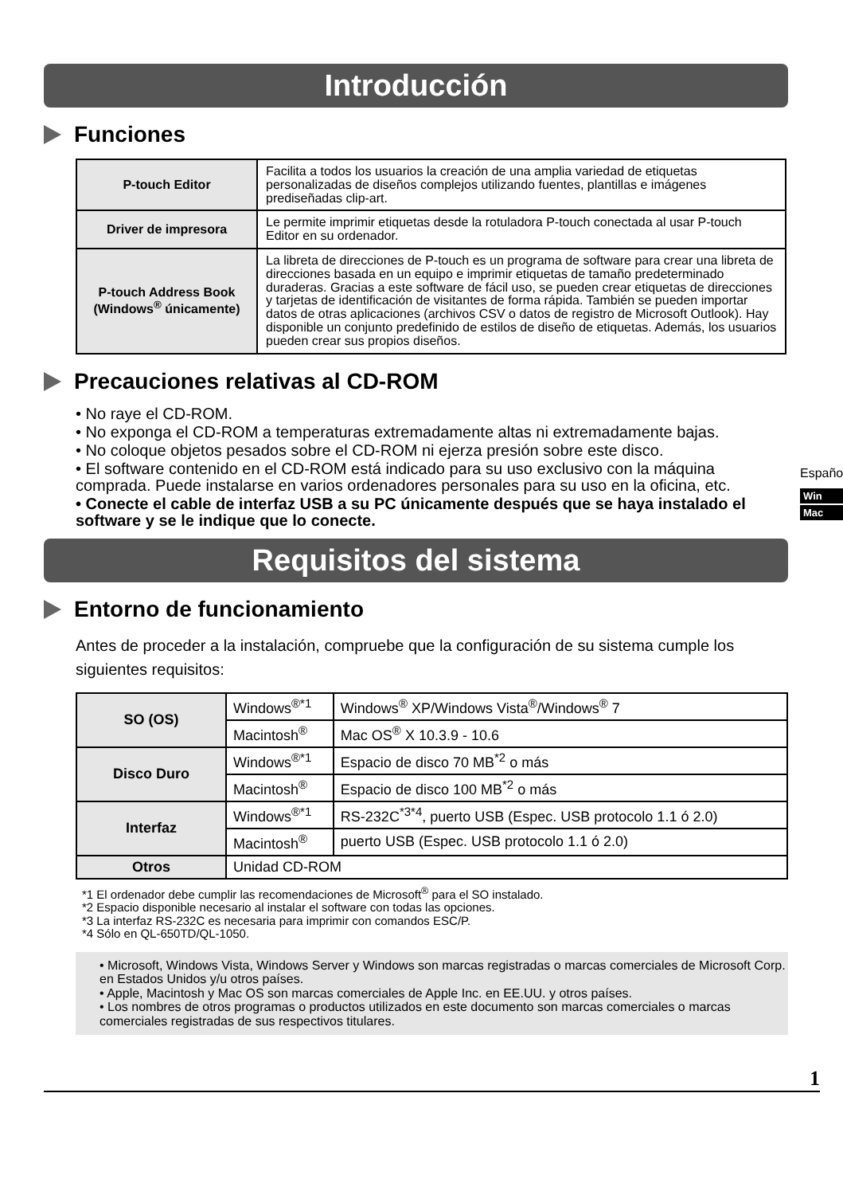Introducción
Funciones
| P-touch Editor | Facilita a todos los usuarios la creación de una amplia variedad de etiquetas personalizadas de diseños complejos utilizando fuentes, plantillas e imágenes prediseñadas clip-art. |
| Driver de impresora | Le permite imprimir etiquetas desde la rotuladora P-touch conectada al usar P-touch Editor en su ordenador. |
| P-touch Address Book (Windows<sup>®</sup> únicamente) | La libreta de direcciones de P-touch es un programa de software para crear una libreta de direcciones basada en un equipo e imprimir etiquetas de tamaño predeterminado duraderas. Gracias a este software de fácil uso, se pueden crear etiquetas de direcciones y tarjetas de identificación de visitantes de forma rápida. También se pueden importar datos de otras aplicaciones (archivos CSV o datos de registro de Microsoft Outlook). Hay disponible un conjunto predefinido de estilos de diseño de etiquetas. Además, los usuarios pueden crear sus propios diseños. |
Precauciones relativas al CD-ROM
• No raye el CD-ROM.
• No exponga el CD-ROM a temperaturas extremadamente altas ni extremadamente bajas.
• No coloque objetos pesados sobre el CD-ROM ni ejerza presión sobre este disco.
• El software contenido en el CD-ROM está indicado para su uso exclusivo con la máquina comprada. Puede instalarse en varios ordenadores personales para su uso en la oficina, etc.
• Conecte el cable de interfaz USB a su PC únicamente después que se haya instalado el software y se le indique que lo conecte.
Requisitos del sistema
Entorno de funcionamiento
Antes de proceder a la instalación, compruebe que la configuración de su sistema cumple los siguientes requisitos:
| SO (OS) | Windows<sup>®*1</sup> | Windows<sup>®</sup> XP/Windows Vista<sup>®</sup>/Windows<sup>®</sup> 7 |
| | Macintosh<sup>®</sup> | Mac OS<sup>®</sup> X 10.3.9 - 10.6 |
| Disco Duro | Windows<sup>®*1</sup> | Espacio de disco 70 MB<sup>*2</sup> o más |
| | Macintosh<sup>®</sup> | Espacio de disco 100 MB<sup>*2</sup> o más |
| Interfaz | Windows<sup>®*1</sup> | RS-232C<sup>*3*4</sup>, puerto USB (Espec. USB protocolo 1.1 ó 2.0) |
| | Macintosh<sup>®</sup> | puerto USB (Espec. USB protocolo 1.1 ó 2.0) |
| Otros | Unidad CD-ROM | |
*1 El ordenador debe cumplir las recomendaciones de Microsoft<sup>®</sup> para el SO instalado.
*2 Espacio disponible necesario al instalar el software con todas las opciones.
*3 La interfaz RS-232C es necesaria para imprimir con comandos ESC/P.
*4 Sólo en QL-650TD/QL-1050.
• Microsoft, Windows Vista, Windows Server y Windows son marcas registradas o marcas comerciales de Microsoft Corp. en Estados Unidos y/u otros países.
• Apple, Macintosh y Mac OS son marcas comerciales de Apple Inc. en EE.UU. y otros países.
• Los nombres de otros programas o productos utilizados en este documento son marcas comerciales o marcas comerciales registradas de sus respectivos titulares.
1
Español
Win
Mac